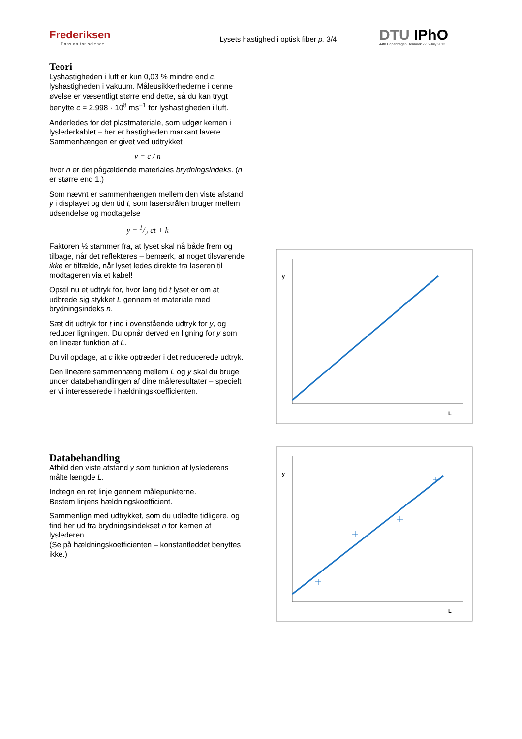Frederiksen
Passion for science
Lysets hastighed i optisk fiber p. 3/4
DTU IPhO
44th Copenhagen Denmark 7-15 July 2013
Teori
Lyshastigheden i luft er kun 0,03 % mindre end c, lyshastigheden i vakuum. Måleusikkerhederne i denne øvelse er væsentligt større end dette, så du kan trygt benytte c = 2.998 · 10<sup>8</sup> ms<sup>−1</sup> for lyshastigheden i luft.
Anderledes for det plastmateriale, som udgør kernen i lyslederkablet – her er hastigheden markant lavere. Sammenhængen er givet ved udtrykket
v = c / n
hvor n er det pågældende materiales brydningsindeks. (n er større end 1.)
Som nævnt er sammenhængen mellem den viste afstand y i displayet og den tid t, som laserstrålen bruger mellem udsendelse og modtagelse
y = 1/2 ct + k
Faktoren ½ stammer fra, at lyset skal nå både frem og tilbage, når det reflekteres – bemærk, at noget tilsvarende ikke er tilfælde, når lyset ledes direkte fra laseren til modtageren via et kabel!
Opstil nu et udtryk for, hvor lang tid t lyset er om at udbrede sig stykket L gennem et materiale med brydningsindeks n.
Sæt dit udtryk for t ind i ovenstående udtryk for y, og reducer ligningen. Du opnår derved en ligning for y som en lineær funktion af L.
Du vil opdage, at c ikke optræder i det reducerede udtryk.
Den lineære sammenhæng mellem L og y skal du bruge under databehandlingen af dine måleresultater – specielt er vi interesserede i hældningskoefficienten.
y
L
Databehandling
Afbild den viste afstand y som funktion af lyslederens målte længde L.
Indtegn en ret linje gennem målepunkterne.
Bestem linjens hældningskoefficient.
Sammenlign med udtrykket, som du udledte tidligere, og find her ud fra brydningsindekset n for kernen af lyslederen.
(Se på hældningskoefficienten – konstantleddet benyttes ikke.)
y
L